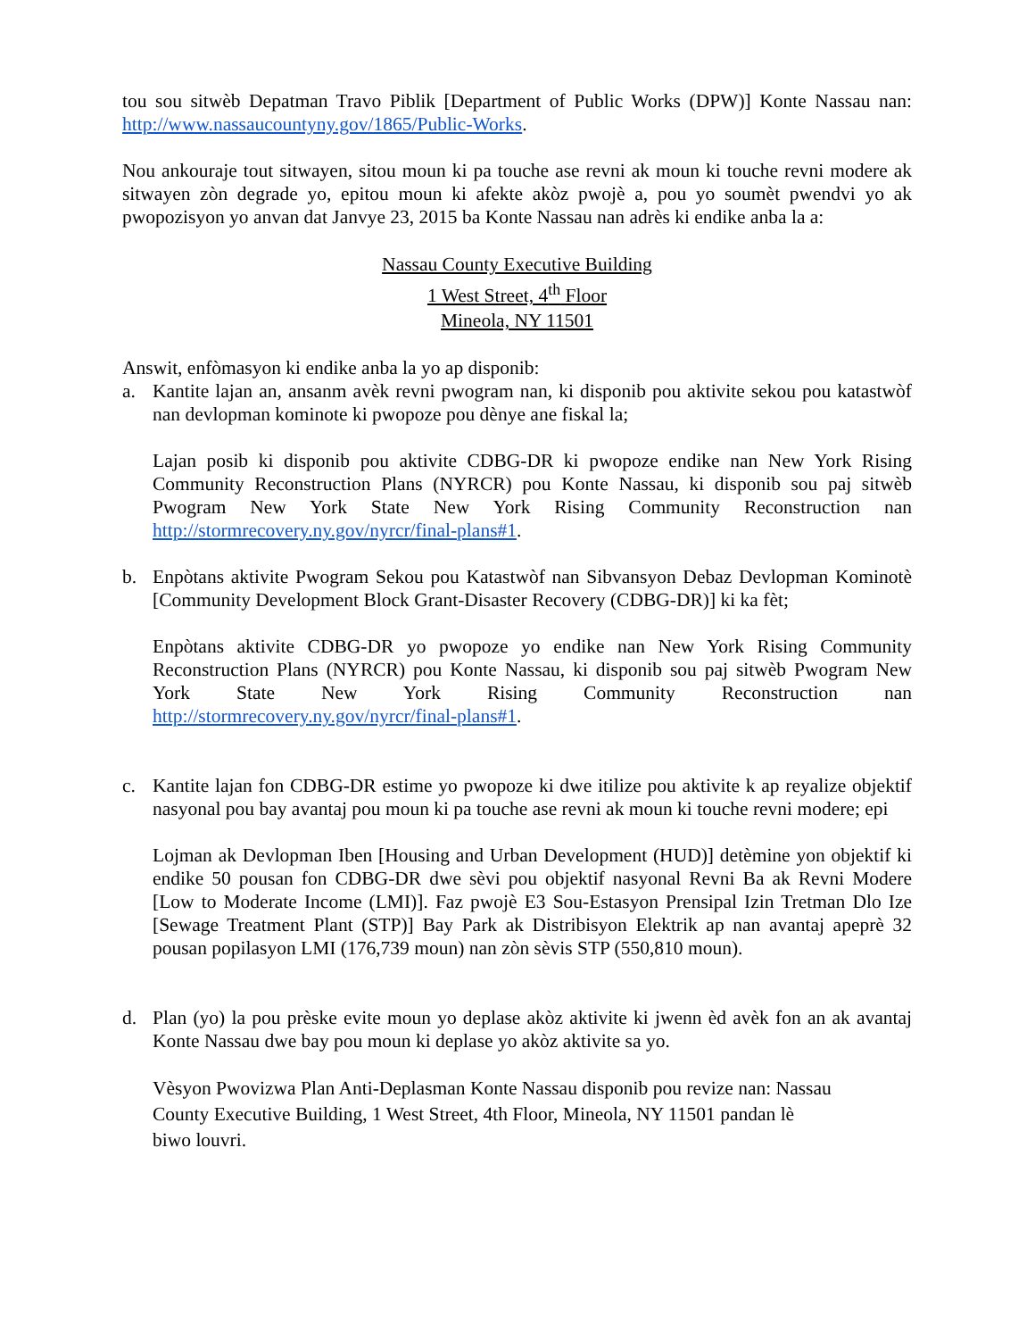tou sou sitwèb Depatman Travo Piblik [Department of Public Works (DPW)] Konte Nassau nan: http://www.nassaucountyny.gov/1865/Public-Works.
Nou ankouraje tout sitwayen, sitou moun ki pa touche ase revni ak moun ki touche revni modere ak sitwayen zòn degrade yo, epitou moun ki afekte akòz pwojè a, pou yo soumèt pwendvi yo ak pwopozisyon yo anvan dat Janvye 23, 2015 ba Konte Nassau nan adrès ki endike anba la a:
Nassau County Executive Building
1 West Street, 4<sup>th</sup> Floor
Mineola, NY 11501
Answit, enfòmasyon ki endike anba la yo ap disponib:
a. Kantite lajan an, ansanm avèk revni pwogram nan, ki disponib pou aktivite sekou pou katastwòf nan devlopman kominote ki pwopoze pou dènye ane fiskal la;
Lajan posib ki disponib pou aktivite CDBG-DR ki pwopoze endike nan New York Rising Community Reconstruction Plans (NYRCR) pou Konte Nassau, ki disponib sou paj sitwèb Pwogram New York State New York Rising Community Reconstruction nan http://stormrecovery.ny.gov/nyrcr/final-plans#1.
b. Enpòtans aktivite Pwogram Sekou pou Katastwòf nan Sibvansyon Debaz Devlopman Kominotè [Community Development Block Grant-Disaster Recovery (CDBG-DR)] ki ka fèt;
Enpòtans aktivite CDBG-DR yo pwopoze yo endike nan New York Rising Community Reconstruction Plans (NYRCR) pou Konte Nassau, ki disponib sou paj sitwèb Pwogram New York State New York Rising Community Reconstruction nan http://stormrecovery.ny.gov/nyrcr/final-plans#1.
c. Kantite lajan fon CDBG-DR estime yo pwopoze ki dwe itilize pou aktivite k ap reyalize objektif nasyonal pou bay avantaj pou moun ki pa touche ase revni ak moun ki touche revni modere; epi
Lojman ak Devlopman Iben [Housing and Urban Development (HUD)] detèmine yon objektif ki endike 50 pousan fon CDBG-DR dwe sèvi pou objektif nasyonal Revni Ba ak Revni Modere [Low to Moderate Income (LMI)]. Faz pwojè E3 Sou-Estasyon Prensipal Izin Tretman Dlo Ize [Sewage Treatment Plant (STP)] Bay Park ak Distribisyon Elektrik ap nan avantaj apeprè 32 pousan popilasyon LMI (176,739 moun) nan zòn sèvis STP (550,810 moun).
d. Plan (yo) la pou prèske evite moun yo deplase akòz aktivite ki jwenn èd avèk fon an ak avantaj Konte Nassau dwe bay pou moun ki deplase yo akòz aktivite sa yo.
Vèsyon Pwovizwa Plan Anti-Deplasman Konte Nassau disponib pou revize nan: Nassau
County Executive Building, 1 West Street, 4th Floor, Mineola, NY 11501 pandan lè
biwo louvri.